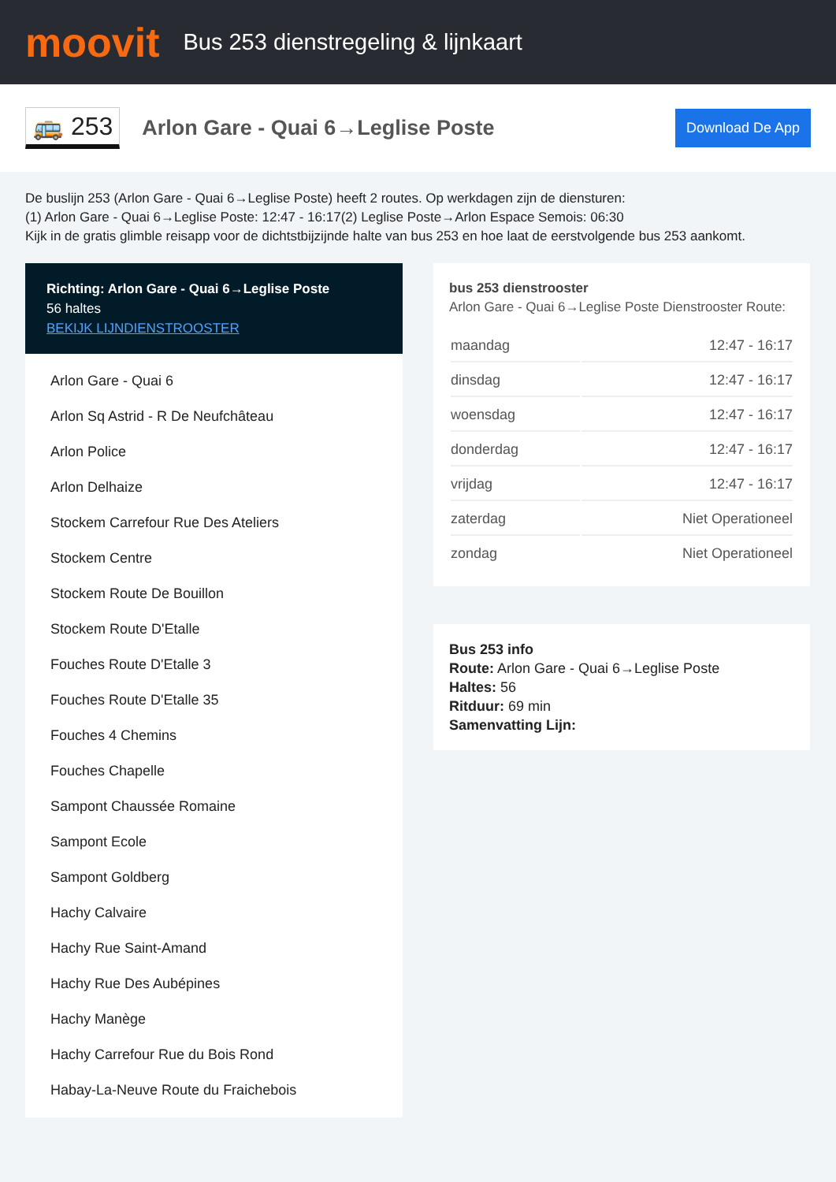moovit
Bus 253 dienstregeling & lijnkaart
🚌 253
Arlon Gare - Quai 6→Leglise Poste
Download De App
De buslijn 253 (Arlon Gare - Quai 6→Leglise Poste) heeft 2 routes. Op werkdagen zijn de diensturen:
(1) Arlon Gare - Quai 6→Leglise Poste: 12:47 - 16:17(2) Leglise Poste→Arlon Espace Semois: 06:30
Kijk in de gratis glimble reisapp voor de dichtstbijzijnde halte van bus 253 en hoe laat de eerstvolgende bus 253 aankomt.
Richting: Arlon Gare - Quai 6→Leglise Poste
56 haltes
BEKIJK LIJNDIENSTROOSTER
Arlon Gare - Quai 6
Arlon Sq Astrid - R De Neufchâteau
Arlon Police
Arlon Delhaize
Stockem Carrefour Rue Des Ateliers
Stockem Centre
Stockem Route De Bouillon
Stockem Route D'Etalle
Fouches Route D'Etalle 3
Fouches Route D'Etalle 35
Fouches 4 Chemins
Fouches Chapelle
Sampont Chaussée Romaine
Sampont Ecole
Sampont Goldberg
Hachy Calvaire
Hachy Rue Saint-Amand
Hachy Rue Des Aubépines
Hachy Manège
Hachy Carrefour Rue du Bois Rond
Habay-La-Neuve Route du Fraichebois
bus 253 dienstrooster
Arlon Gare - Quai 6→Leglise Poste Dienstrooster Route:
| maandag | 12:47 - 16:17 |
| dinsdag | 12:47 - 16:17 |
| woensdag | 12:47 - 16:17 |
| donderdag | 12:47 - 16:17 |
| vrijdag | 12:47 - 16:17 |
| zaterdag | Niet Operationeel |
| zondag | Niet Operationeel |
Bus 253 info
Route: Arlon Gare - Quai 6→Leglise Poste
Haltes: 56
Ritduur: 69 min
Samenvatting Lijn: